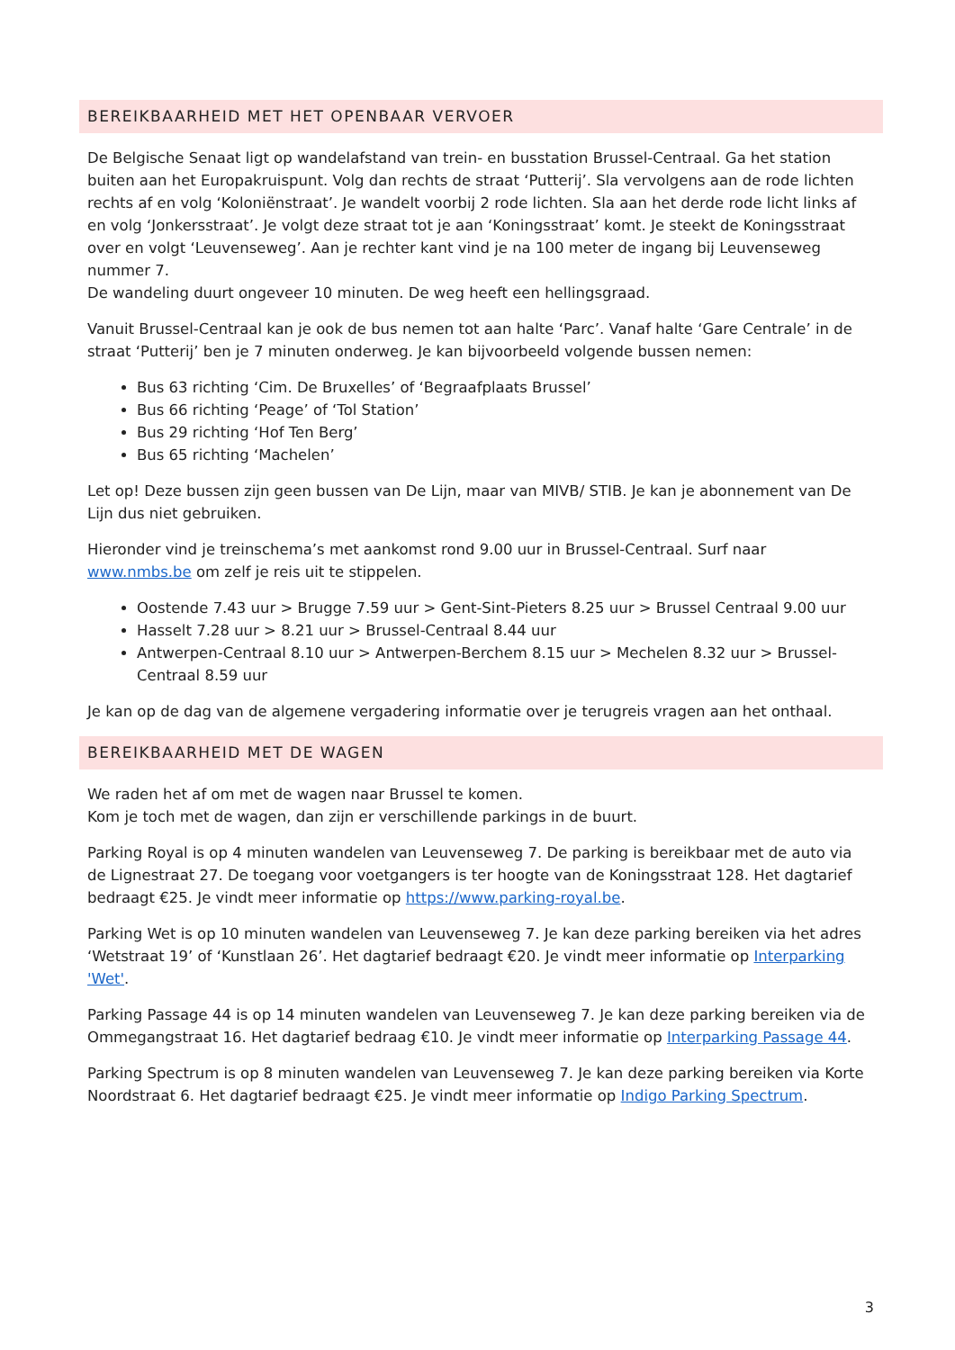BEREIKBAARHEID MET HET OPENBAAR VERVOER
De Belgische Senaat ligt op wandelafstand van trein- en busstation Brussel-Centraal. Ga het station buiten aan het Europakruispunt. Volg dan rechts de straat ‘Putterij’. Sla vervolgens aan de rode lichten rechts af en volg ‘Koloniënstraat’. Je wandelt voorbij 2 rode lichten. Sla aan het derde rode licht links af en volg ‘Jonkersstraat’. Je volgt deze straat tot je aan ‘Koningsstraat’ komt. Je steekt de Koningsstraat over en volgt ‘Leuvenseweg’. Aan je rechter kant vind je na 100 meter de ingang bij Leuvenseweg nummer 7.
De wandeling duurt ongeveer 10 minuten. De weg heeft een hellingsgraad.
Vanuit Brussel-Centraal kan je ook de bus nemen tot aan halte ‘Parc’. Vanaf halte ‘Gare Centrale’ in de straat ‘Putterij’ ben je 7 minuten onderweg. Je kan bijvoorbeeld volgende bussen nemen:
Bus 63 richting ‘Cim. De Bruxelles’ of ‘Begraafplaats Brussel’
Bus 66 richting ‘Peage’ of ‘Tol Station’
Bus 29 richting ‘Hof Ten Berg’
Bus 65 richting ‘Machelen’
Let op! Deze bussen zijn geen bussen van De Lijn, maar van MIVB/ STIB. Je kan je abonnement van De Lijn dus niet gebruiken.
Hieronder vind je treinschema’s met aankomst rond 9.00 uur in Brussel-Centraal. Surf naar www.nmbs.be om zelf je reis uit te stippelen.
Oostende 7.43 uur > Brugge 7.59 uur > Gent-Sint-Pieters 8.25 uur > Brussel Centraal 9.00 uur
Hasselt 7.28 uur > 8.21 uur > Brussel-Centraal 8.44 uur
Antwerpen-Centraal 8.10 uur > Antwerpen-Berchem 8.15 uur > Mechelen 8.32 uur > Brussel-Centraal 8.59 uur
Je kan op de dag van de algemene vergadering informatie over je terugreis vragen aan het onthaal.
BEREIKBAARHEID MET DE WAGEN
We raden het af om met de wagen naar Brussel te komen.
Kom je toch met de wagen, dan zijn er verschillende parkings in de buurt.
Parking Royal is op 4 minuten wandelen van Leuvenseweg 7. De parking is bereikbaar met de auto via de Lignestraat 27. De toegang voor voetgangers is ter hoogte van de Koningsstraat 128. Het dagtarief bedraagt €25. Je vindt meer informatie op https://www.parking-royal.be.
Parking Wet is op 10 minuten wandelen van Leuvenseweg 7. Je kan deze parking bereiken via het adres ‘Wetstraat 19’ of ‘Kunstlaan 26’. Het dagtarief bedraagt €20. Je vindt meer informatie op Interparking 'Wet'.
Parking Passage 44 is op 14 minuten wandelen van Leuvenseweg 7. Je kan deze parking bereiken via de Ommegangstraat 16. Het dagtarief bedraag €10. Je vindt meer informatie op Interparking Passage 44.
Parking Spectrum is op 8 minuten wandelen van Leuvenseweg 7. Je kan deze parking bereiken via Korte Noordstraat 6. Het dagtarief bedraagt €25. Je vindt meer informatie op Indigo Parking Spectrum.
3